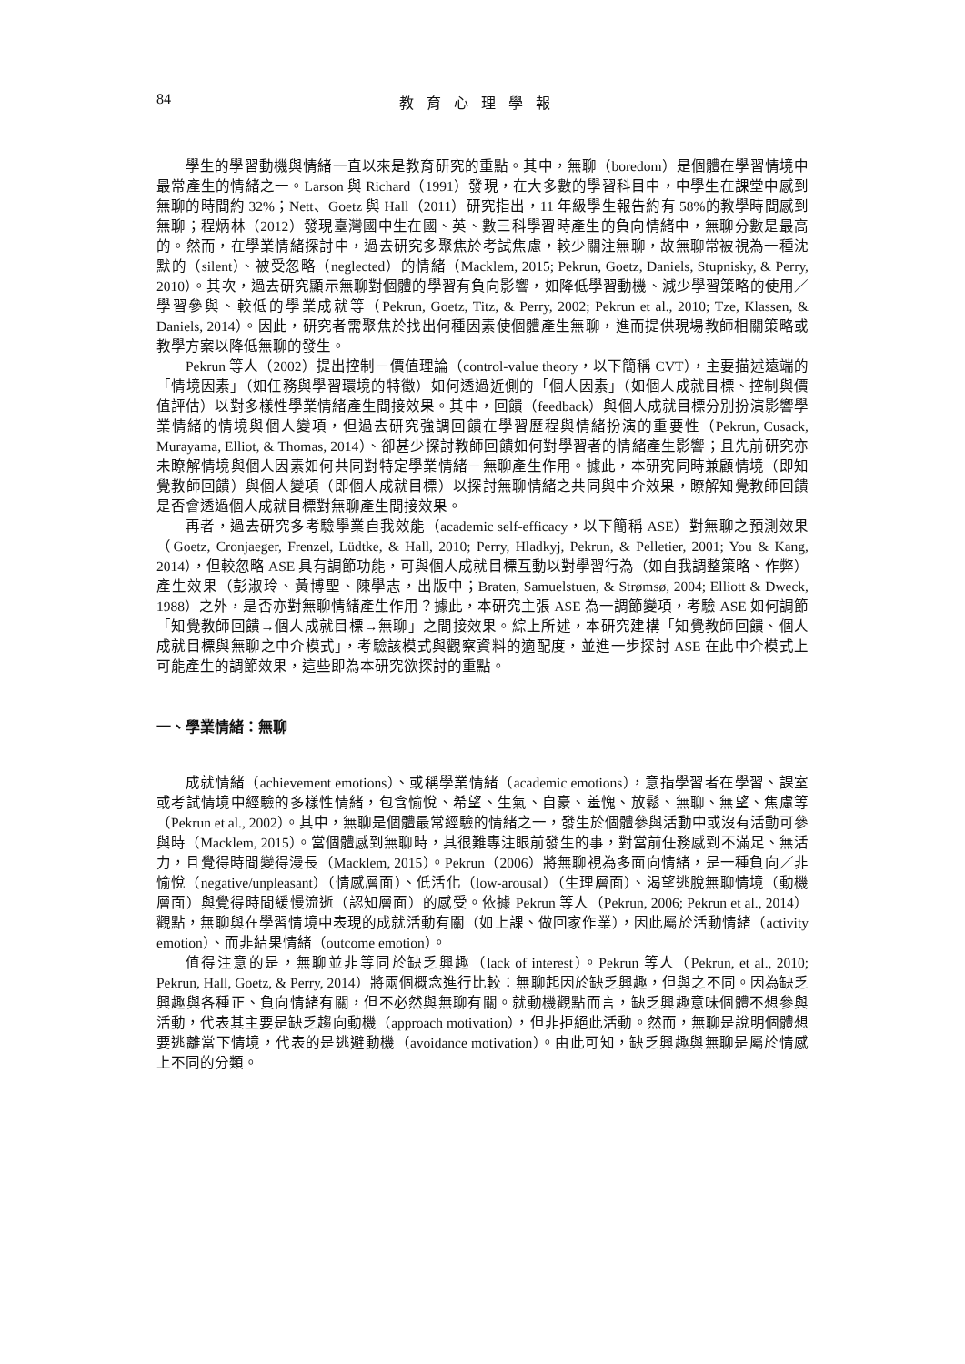84 教育心理學報
學生的學習動機與情緒一直以來是教育研究的重點。其中，無聊（boredom）是個體在學習情境中最常產生的情緒之一。Larson 與 Richard（1991）發現，在大多數的學習科目中，中學生在課堂中感到無聊的時間約 32%；Nett、Goetz 與 Hall（2011）研究指出，11 年級學生報告約有 58%的教學時間感到無聊；程炳林（2012）發現臺灣國中生在國、英、數三科學習時產生的負向情緒中，無聊分數是最高的。然而，在學業情緒探討中，過去研究多聚焦於考試焦慮，較少關注無聊，故無聊常被視為一種沈默的（silent）、被受忽略（neglected）的情緒（Macklem, 2015; Pekrun, Goetz, Daniels, Stupnisky, & Perry, 2010）。其次，過去研究顯示無聊對個體的學習有負向影響，如降低學習動機、減少學習策略的使用／學習參與、較低的學業成就等（Pekrun, Goetz, Titz, & Perry, 2002; Pekrun et al., 2010; Tze, Klassen, & Daniels, 2014）。因此，研究者需聚焦於找出何種因素使個體產生無聊，進而提供現場教師相關策略或教學方案以降低無聊的發生。
Pekrun 等人（2002）提出控制－價值理論（control-value theory，以下簡稱 CVT），主要描述遠端的「情境因素」（如任務與學習環境的特徵）如何透過近側的「個人因素」（如個人成就目標、控制與價值評估）以對多樣性學業情緒產生間接效果。其中，回饋（feedback）與個人成就目標分別扮演影響學業情緒的情境與個人變項，但過去研究強調回饋在學習歷程與情緒扮演的重要性（Pekrun, Cusack, Murayama, Elliot, & Thomas, 2014）、卻甚少探討教師回饋如何對學習者的情緒產生影響；且先前研究亦未瞭解情境與個人因素如何共同對特定學業情緒－無聊產生作用。據此，本研究同時兼顧情境（即知覺教師回饋）與個人變項（即個人成就目標）以探討無聊情緒之共同與中介效果，瞭解知覺教師回饋是否會透過個人成就目標對無聊產生間接效果。
再者，過去研究多考驗學業自我效能（academic self-efficacy，以下簡稱 ASE）對無聊之預測效果（Goetz, Cronjaeger, Frenzel, Lüdtke, & Hall, 2010; Perry, Hladkyj, Pekrun, & Pelletier, 2001; You & Kang, 2014），但較忽略 ASE 具有調節功能，可與個人成就目標互動以對學習行為（如自我調整策略、作弊）產生效果（彭淑玲、黃博聖、陳學志，出版中；Braten, Samuelstuen, & Strømsø, 2004; Elliott & Dweck, 1988）之外，是否亦對無聊情緒產生作用？據此，本研究主張 ASE 為一調節變項，考驗 ASE 如何調節「知覺教師回饋→個人成就目標→無聊」之間接效果。綜上所述，本研究建構「知覺教師回饋、個人成就目標與無聊之中介模式」，考驗該模式與觀察資料的適配度，並進一步探討 ASE 在此中介模式上可能產生的調節效果，這些即為本研究欲探討的重點。
一、學業情緒：無聊
成就情緒（achievement emotions）、或稱學業情緒（academic emotions），意指學習者在學習、課室或考試情境中經驗的多樣性情緒，包含愉悅、希望、生氣、自豪、羞愧、放鬆、無聊、無望、焦慮等（Pekrun et al., 2002）。其中，無聊是個體最常經驗的情緒之一，發生於個體參與活動中或沒有活動可參與時（Macklem, 2015）。當個體感到無聊時，其很難專注眼前發生的事，對當前任務感到不滿足、無活力，且覺得時間變得漫長（Macklem, 2015）。Pekrun（2006）將無聊視為多面向情緒，是一種負向／非愉悅（negative/unpleasant）（情感層面）、低活化（low-arousal）（生理層面）、渴望逃脫無聊情境（動機層面）與覺得時間緩慢流逝（認知層面）的感受。依據 Pekrun 等人（Pekrun, 2006; Pekrun et al., 2014）觀點，無聊與在學習情境中表現的成就活動有關（如上課、做回家作業），因此屬於活動情緒（activity emotion）、而非結果情緒（outcome emotion）。
值得注意的是，無聊並非等同於缺乏興趣（lack of interest）。Pekrun 等人（Pekrun, et al., 2010; Pekrun, Hall, Goetz, & Perry, 2014）將兩個概念進行比較：無聊起因於缺乏興趣，但與之不同。因為缺乏興趣與各種正、負向情緒有關，但不必然與無聊有關。就動機觀點而言，缺乏興趣意味個體不想參與活動，代表其主要是缺乏趨向動機（approach motivation），但非拒絕此活動。然而，無聊是說明個體想要逃離當下情境，代表的是逃避動機（avoidance motivation）。由此可知，缺乏興趣與無聊是屬於情感上不同的分類。